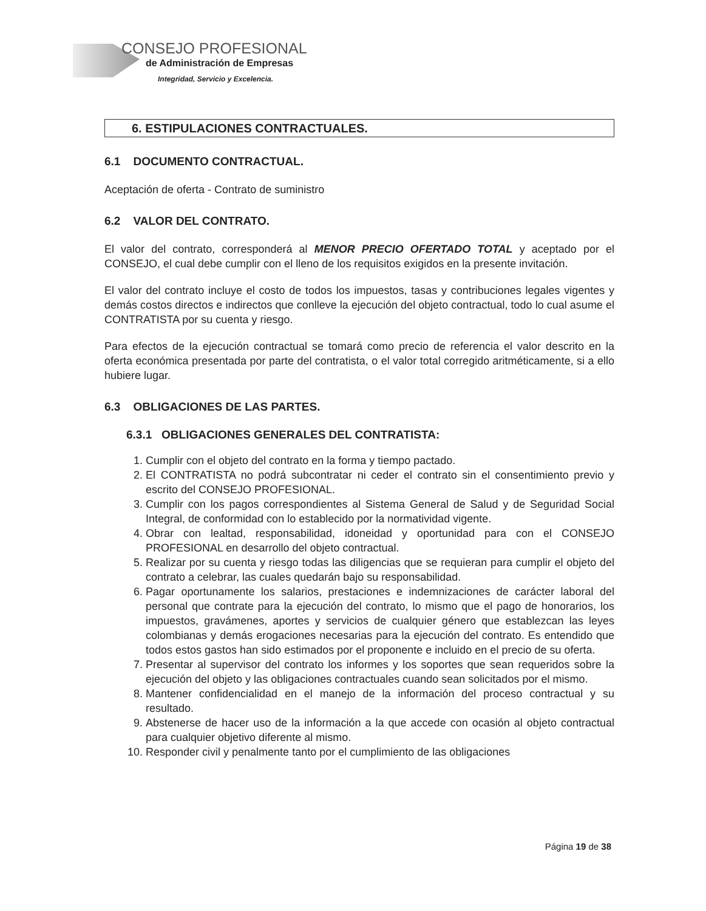CONSEJO PROFESIONAL
de Administración de Empresas
Integridad, Servicio y Excelencia.
6. ESTIPULACIONES CONTRACTUALES.
6.1 DOCUMENTO CONTRACTUAL.
Aceptación de oferta - Contrato de suministro
6.2 VALOR DEL CONTRATO.
El valor del contrato, corresponderá al MENOR PRECIO OFERTADO TOTAL y aceptado por el CONSEJO, el cual debe cumplir con el lleno de los requisitos exigidos en la presente invitación.
El valor del contrato incluye el costo de todos los impuestos, tasas y contribuciones legales vigentes y demás costos directos e indirectos que conlleve la ejecución del objeto contractual, todo lo cual asume el CONTRATISTA por su cuenta y riesgo.
Para efectos de la ejecución contractual se tomará como precio de referencia el valor descrito en la oferta económica presentada por parte del contratista, o el valor total corregido aritméticamente, si a ello hubiere lugar.
6.3 OBLIGACIONES DE LAS PARTES.
6.3.1 OBLIGACIONES GENERALES DEL CONTRATISTA:
1. Cumplir con el objeto del contrato en la forma y tiempo pactado.
2. El CONTRATISTA no podrá subcontratar ni ceder el contrato sin el consentimiento previo y escrito del CONSEJO PROFESIONAL.
3. Cumplir con los pagos correspondientes al Sistema General de Salud y de Seguridad Social Integral, de conformidad con lo establecido por la normatividad vigente.
4. Obrar con lealtad, responsabilidad, idoneidad y oportunidad para con el CONSEJO PROFESIONAL en desarrollo del objeto contractual.
5. Realizar por su cuenta y riesgo todas las diligencias que se requieran para cumplir el objeto del contrato a celebrar, las cuales quedarán bajo su responsabilidad.
6. Pagar oportunamente los salarios, prestaciones e indemnizaciones de carácter laboral del personal que contrate para la ejecución del contrato, lo mismo que el pago de honorarios, los impuestos, gravámenes, aportes y servicios de cualquier género que establezcan las leyes colombianas y demás erogaciones necesarias para la ejecución del contrato. Es entendido que todos estos gastos han sido estimados por el proponente e incluido en el precio de su oferta.
7. Presentar al supervisor del contrato los informes y los soportes que sean requeridos sobre la ejecución del objeto y las obligaciones contractuales cuando sean solicitados por el mismo.
8. Mantener confidencialidad en el manejo de la información del proceso contractual y su resultado.
9. Abstenerse de hacer uso de la información a la que accede con ocasión al objeto contractual para cualquier objetivo diferente al mismo.
10. Responder civil y penalmente tanto por el cumplimiento de las obligaciones
Página 19 de 38